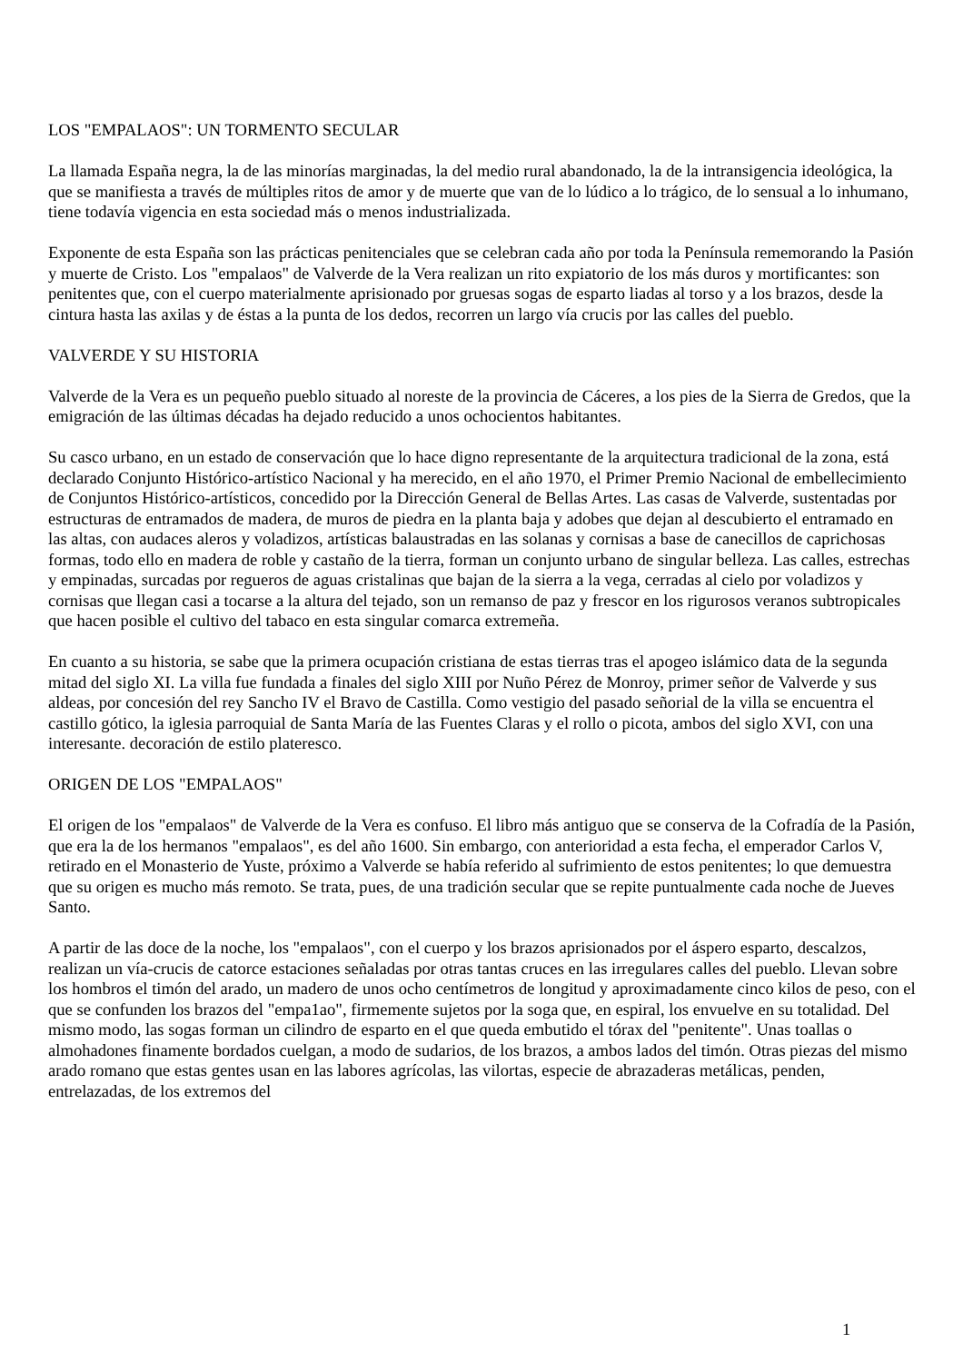LOS "EMPALAOS": UN TORMENTO SECULAR
La llamada España negra, la de las minorías marginadas, la del medio rural abandonado, la de la intransigencia ideológica, la que se manifiesta a través de múltiples ritos de amor y de muerte que van de lo lúdico a lo trágico, de lo sensual a lo inhumano, tiene todavía vigencia en esta sociedad más o menos industrializada.
Exponente de esta España son las prácticas penitenciales que se celebran cada año por toda la Península rememorando la Pasión y muerte de Cristo. Los "empalaos" de Valverde de la Vera realizan un rito expiatorio de los más duros y mortificantes: son penitentes que, con el cuerpo materialmente aprisionado por gruesas sogas de esparto liadas al torso y a los brazos, desde la cintura hasta las axilas y de éstas a la punta de los dedos, recorren un largo vía crucis por las calles del pueblo.
VALVERDE Y SU HISTORIA
Valverde de la Vera es un pequeño pueblo situado al noreste de la provincia de Cáceres, a los pies de la Sierra de Gredos, que la emigración de las últimas décadas ha dejado reducido a unos ochocientos habitantes.
Su casco urbano, en un estado de conservación que lo hace digno representante de la arquitectura tradicional de la zona, está declarado Conjunto Histórico-artístico Nacional y ha merecido, en el año 1970, el Primer Premio Nacional de embellecimiento de Conjuntos Histórico-artísticos, concedido por la Dirección General de Bellas Artes. Las casas de Valverde, sustentadas por estructuras de entramados de madera, de muros de piedra en la planta baja y adobes que dejan al descubierto el entramado en las altas, con audaces aleros y voladizos, artísticas balaustradas en las solanas y cornisas a base de canecillos de caprichosas formas, todo ello en madera de roble y castaño de la tierra, forman un conjunto urbano de singular belleza. Las calles, estrechas y empinadas, surcadas por regueros de aguas cristalinas que bajan de la sierra a la vega, cerradas al cielo por voladizos y cornisas que llegan casi a tocarse a la altura del tejado, son un remanso de paz y frescor en los rigurosos veranos subtropicales que hacen posible el cultivo del tabaco en esta singular comarca extremeña.
En cuanto a su historia, se sabe que la primera ocupación cristiana de estas tierras tras el apogeo islámico data de la segunda mitad del siglo XI. La villa fue fundada a finales del siglo XIII por Nuño Pérez de Monroy, primer señor de Valverde y sus aldeas, por concesión del rey Sancho IV el Bravo de Castilla. Como vestigio del pasado señorial de la villa se encuentra el castillo gótico, la iglesia parroquial de Santa María de las Fuentes Claras y el rollo o picota, ambos del siglo XVI, con una interesante. decoración de estilo plateresco.
ORIGEN DE LOS "EMPALAOS"
El origen de los "empalaos" de Valverde de la Vera es confuso. El libro más antiguo que se conserva de la Cofradía de la Pasión, que era la de los hermanos "empalaos", es del año 1600. Sin embargo, con anterioridad a esta fecha, el emperador Carlos V, retirado en el Monasterio de Yuste, próximo a Valverde se había referido al sufrimiento de estos penitentes; lo que demuestra que su origen es mucho más remoto. Se trata, pues, de una tradición secular que se repite puntualmente cada noche de Jueves Santo.
A partir de las doce de la noche, los "empalaos", con el cuerpo y los brazos aprisionados por el áspero esparto, descalzos, realizan un vía-crucis de catorce estaciones señaladas por otras tantas cruces en las irregulares calles del pueblo. Llevan sobre los hombros el timón del arado, un madero de unos ocho centímetros de longitud y aproximadamente cinco kilos de peso, con el que se confunden los brazos del "empa1ao", firmemente sujetos por la soga que, en espiral, los envuelve en su totalidad. Del mismo modo, las sogas forman un cilindro de esparto en el que queda embutido el tórax del "penitente". Unas toallas o almohadones finamente bordados cuelgan, a modo de sudarios, de los brazos, a ambos lados del timón. Otras piezas del mismo arado romano que estas gentes usan en las labores agrícolas, las vilortas, especie de abrazaderas metálicas, penden, entrelazadas, de los extremos del
1